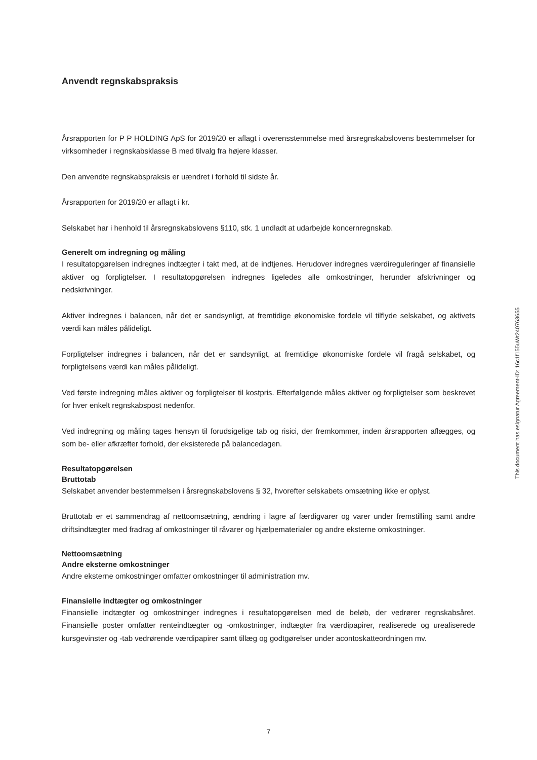Anvendt regnskabspraksis
Årsrapporten for P P HOLDING ApS for 2019/20 er aflagt i overensstemmelse med årsregnskabslovens bestemmelser for virksomheder i regnskabsklasse B med tilvalg fra højere klasser.
Den anvendte regnskabspraksis er uændret i forhold til sidste år.
Årsrapporten for 2019/20 er aflagt i kr.
Selskabet har i henhold til årsregnskabslovens §110, stk. 1 undladt at udarbejde koncernregnskab.
Generelt om indregning og måling
I resultatopgørelsen indregnes indtægter i takt med, at de indtjenes. Herudover indregnes værdireguleringer af finansielle aktiver og forpligtelser. I resultatopgørelsen indregnes ligeledes alle omkostninger, herunder afskrivninger og nedskrivninger.
Aktiver indregnes i balancen, når det er sandsynligt, at fremtidige økonomiske fordele vil tilflyde selskabet, og aktivets værdi kan måles pålideligt.
Forpligtelser indregnes i balancen, når det er sandsynligt, at fremtidige økonomiske fordele vil fragå selskabet, og forpligtelsens værdi kan måles pålideligt.
Ved første indregning måles aktiver og forpligtelser til kostpris. Efterfølgende måles aktiver og forpligtelser som beskrevet for hver enkelt regnskabspost nedenfor.
Ved indregning og måling tages hensyn til forudsigelige tab og risici, der fremkommer, inden årsrapporten aflægges, og som be- eller afkræfter forhold, der eksisterede på balancedagen.
Resultatopgørelsen
Bruttotab
Selskabet anvender bestemmelsen i årsregnskabslovens § 32, hvorefter selskabets omsætning ikke er oplyst.
Bruttotab er et sammendrag af nettoomsætning, ændring i lagre af færdigvarer og varer under fremstilling samt andre driftsindtægter med fradrag af omkostninger til råvarer og hjælpematerialer og andre eksterne omkostninger.
Nettoomsætning
Andre eksterne omkostninger
Andre eksterne omkostninger omfatter omkostninger til administration mv.
Finansielle indtægter og omkostninger
Finansielle indtægter og omkostninger indregnes i resultatopgørelsen med de beløb, der vedrører regnskabsåret. Finansielle poster omfatter renteindtægter og -omkostninger, indtægter fra værdipapirer, realiserede og urealiserede kursgevinster og -tab vedrørende værdipapirer samt tillæg og godtgørelser under acontoskatteordningen mv.
This document has esignatur Agreement-ID: 16c1f155uWt240763655
7